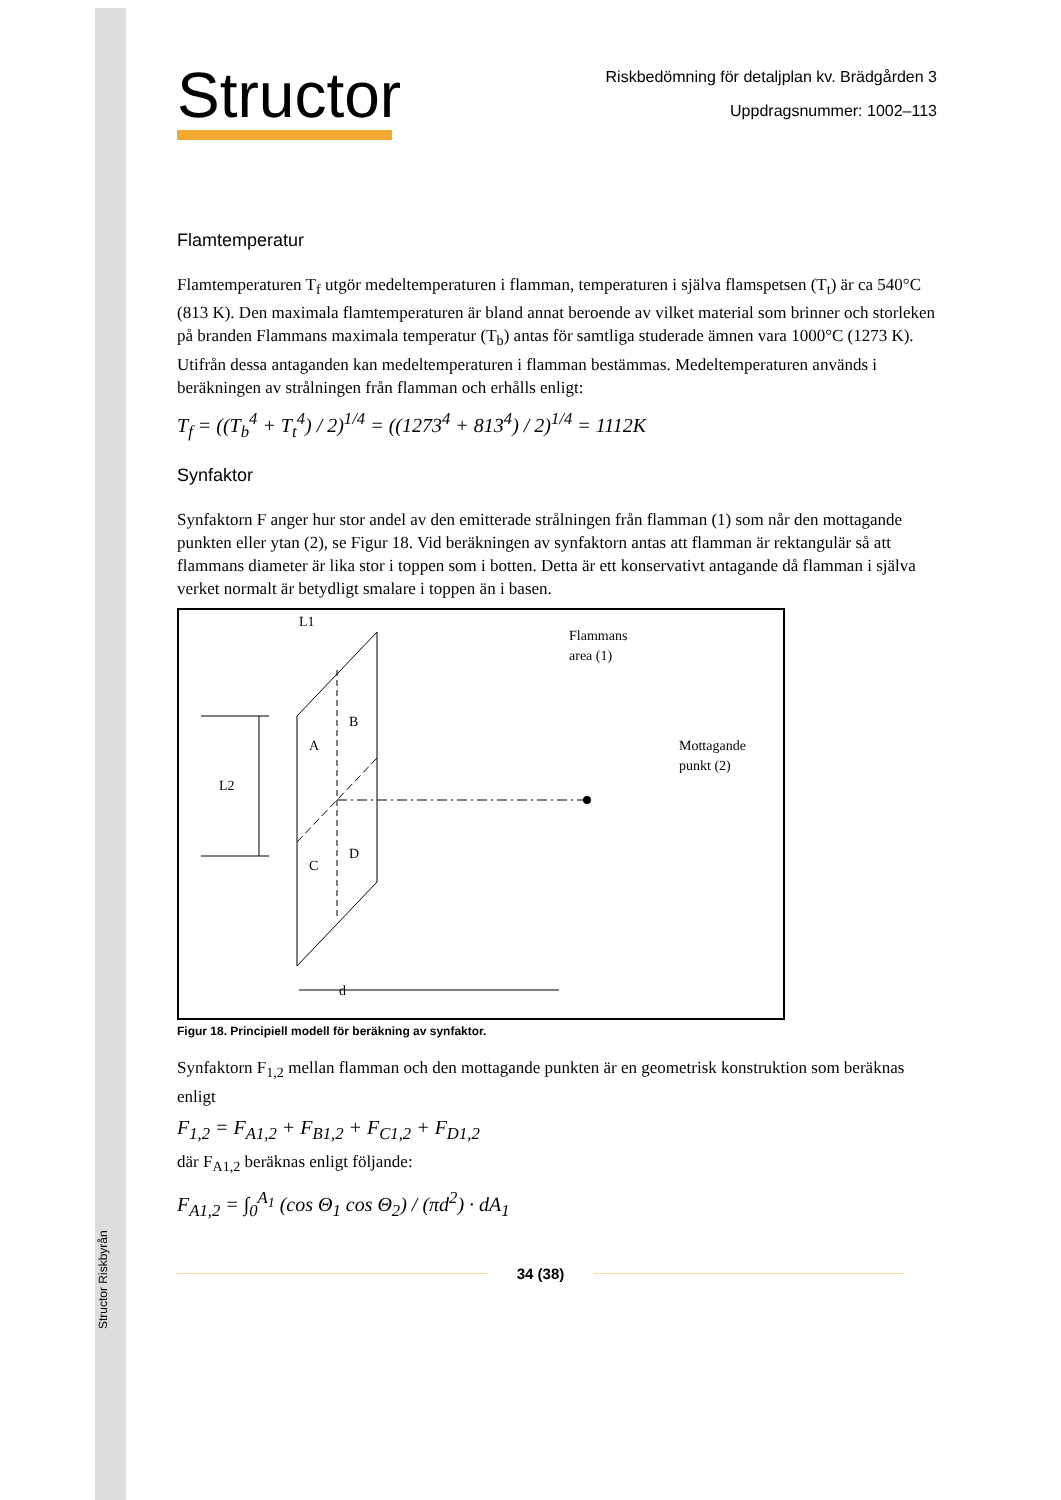Structor Riskbyrån
Structor
Riskbedömning för detaljplan kv. Brädgården 3
Uppdragsnummer: 1002–113
Flamtemperatur
Flamtemperaturen T<sub>f</sub> utgör medeltemperaturen i flamman, temperaturen i själva flamspetsen (T<sub>t</sub>) är ca 540°C (813 K). Den maximala flamtemperaturen är bland annat beroende av vilket material som brinner och storleken på branden Flammans maximala temperatur (T<sub>b</sub>) antas för samtliga studerade ämnen vara 1000°C (1273 K). Utifrån dessa antaganden kan medeltemperaturen i flamman bestämmas. Medeltemperaturen används i beräkningen av strålningen från flamman och erhålls enligt:
T<sub>f</sub> = ((T<sub>b</sub><sup>4</sup> + T<sub>t</sub><sup>4</sup>) / 2)<sup>1/4</sup> = ((1273<sup>4</sup> + 813<sup>4</sup>) / 2)<sup>1/4</sup> = 1112K
Synfaktor
Synfaktorn F anger hur stor andel av den emitterade strålningen från flamman (1) som når den mottagande punkten eller ytan (2), se Figur 18. Vid beräkningen av synfaktorn antas att flamman är rektangulär så att flammans diameter är lika stor i toppen som i botten. Detta är ett konservativt antagande då flamman i själva verket normalt är betydligt smalare i toppen än i basen.
L1
Flammans
area (1)
B
A
D
C
L2
Mottagande
punkt (2)
d
Figur 18. Principiell modell för beräkning av synfaktor.
Synfaktorn F<sub>1,2</sub> mellan flamman och den mottagande punkten är en geometrisk konstruktion som beräknas enligt
F<sub>1,2</sub> = F<sub>A1,2</sub> + F<sub>B1,2</sub> + F<sub>C1,2</sub> + F<sub>D1,2</sub>
där F<sub>A1,2</sub> beräknas enligt följande:
F<sub>A1,2</sub> = ∫<sub>0</sub><sup>A<sub>1</sub></sup> (cos Θ<sub>1</sub> cos Θ<sub>2</sub>) / (πd<sup>2</sup>) · dA<sub>1</sub>
34 (38)